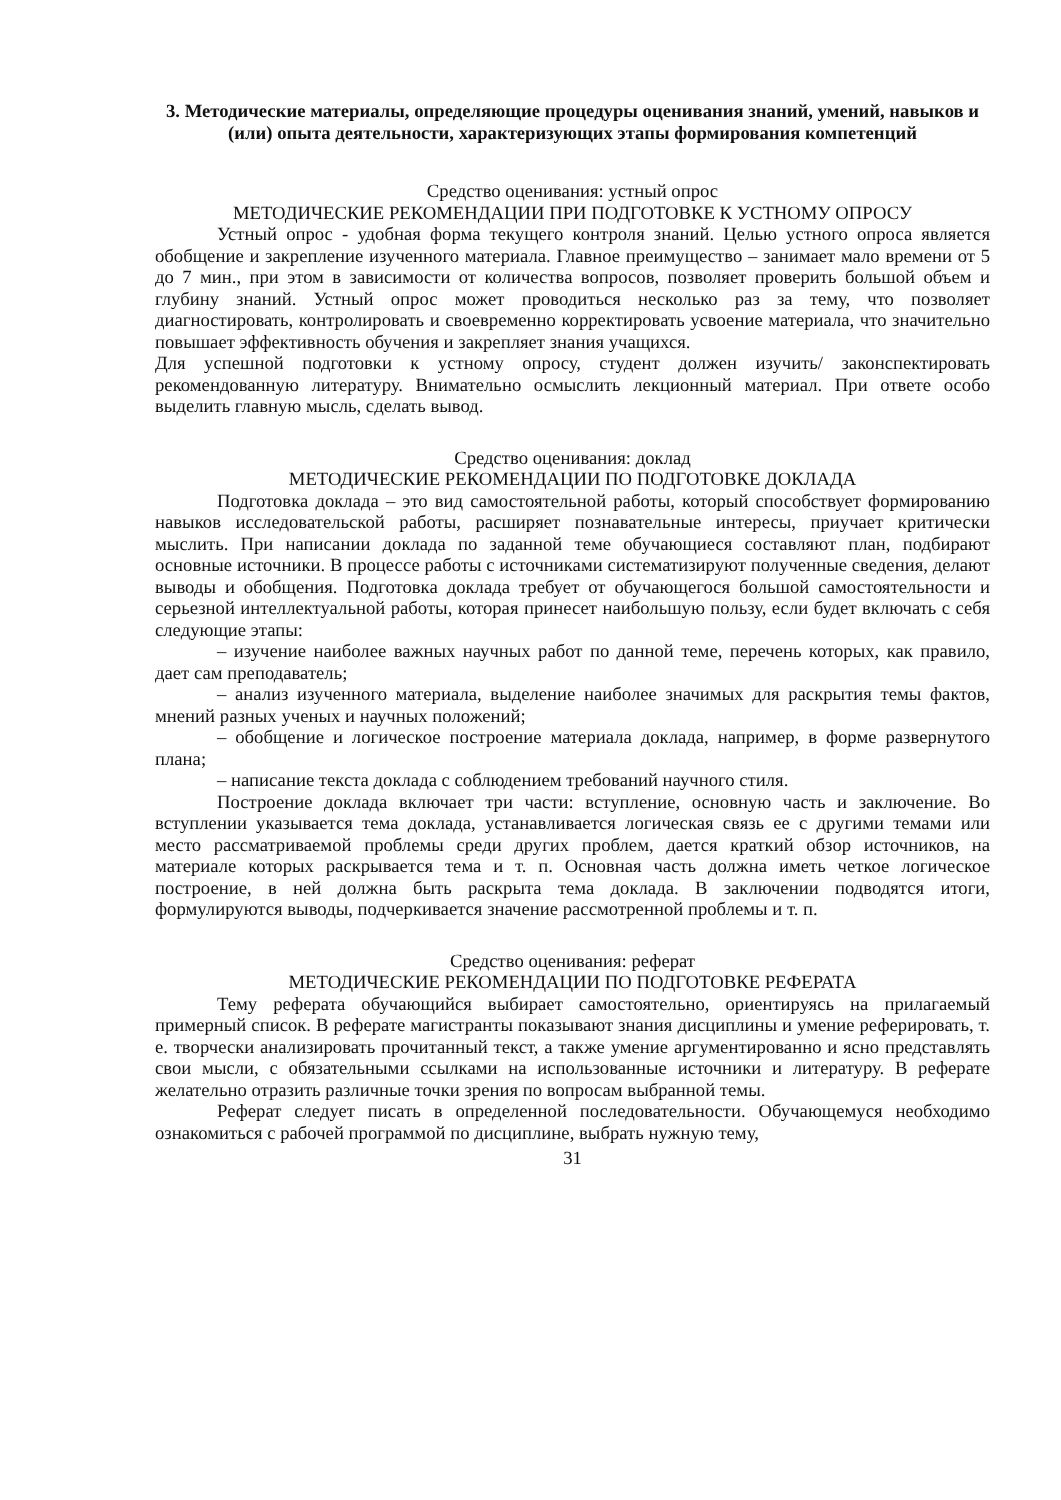3. Методические материалы, определяющие процедуры оценивания знаний, умений, навыков и (или) опыта деятельности, характеризующих этапы формирования компетенций
Средство оценивания: устный опрос
МЕТОДИЧЕСКИЕ РЕКОМЕНДАЦИИ ПРИ ПОДГОТОВКЕ К УСТНОМУ ОПРОСУ
Устный опрос - удобная форма текущего контроля знаний. Целью устного опроса является обобщение и закрепление изученного материала. Главное преимущество – занимает мало времени от 5 до 7 мин., при этом в зависимости от количества вопросов, позволяет проверить большой объем и глубину знаний. Устный опрос может проводиться несколько раз за тему, что позволяет диагностировать, контролировать и своевременно корректировать усвоение материала, что значительно повышает эффективность обучения и закрепляет знания учащихся.
Для успешной подготовки к устному опросу, студент должен изучить/ законспектировать рекомендованную литературу. Внимательно осмыслить лекционный материал. При ответе особо выделить главную мысль, сделать вывод.
Средство оценивания: доклад
МЕТОДИЧЕСКИЕ РЕКОМЕНДАЦИИ ПО ПОДГОТОВКЕ ДОКЛАДА
Подготовка доклада – это вид самостоятельной работы, который способствует формированию навыков исследовательской работы, расширяет познавательные интересы, приучает критически мыслить. При написании доклада по заданной теме обучающиеся составляют план, подбирают основные источники. В процессе работы с источниками систематизируют полученные сведения, делают выводы и обобщения. Подготовка доклада требует от обучающегося большой самостоятельности и серьезной интеллектуальной работы, которая принесет наибольшую пользу, если будет включать с себя следующие этапы:
– изучение наиболее важных научных работ по данной теме, перечень которых, как правило, дает сам преподаватель;
– анализ изученного материала, выделение наиболее значимых для раскрытия темы фактов, мнений разных ученых и научных положений;
– обобщение и логическое построение материала доклада, например, в форме развернутого плана;
– написание текста доклада с соблюдением требований научного стиля.
Построение доклада включает три части: вступление, основную часть и заключение. Во вступлении указывается тема доклада, устанавливается логическая связь ее с другими темами или место рассматриваемой проблемы среди других проблем, дается краткий обзор источников, на материале которых раскрывается тема и т. п. Основная часть должна иметь четкое логическое построение, в ней должна быть раскрыта тема доклада. В заключении подводятся итоги, формулируются выводы, подчеркивается значение рассмотренной проблемы и т. п.
Средство оценивания: реферат
МЕТОДИЧЕСКИЕ РЕКОМЕНДАЦИИ ПО ПОДГОТОВКЕ РЕФЕРАТА
Тему реферата обучающийся выбирает самостоятельно, ориентируясь на прилагаемый примерный список. В реферате магистранты показывают знания дисциплины и умение реферировать, т. е. творчески анализировать прочитанный текст, а также умение аргументированно и ясно представлять свои мысли, с обязательными ссылками на использованные источники и литературу. В реферате желательно отразить различные точки зрения по вопросам выбранной темы.
Реферат следует писать в определенной последовательности. Обучающемуся необходимо ознакомиться с рабочей программой по дисциплине, выбрать нужную тему,
31